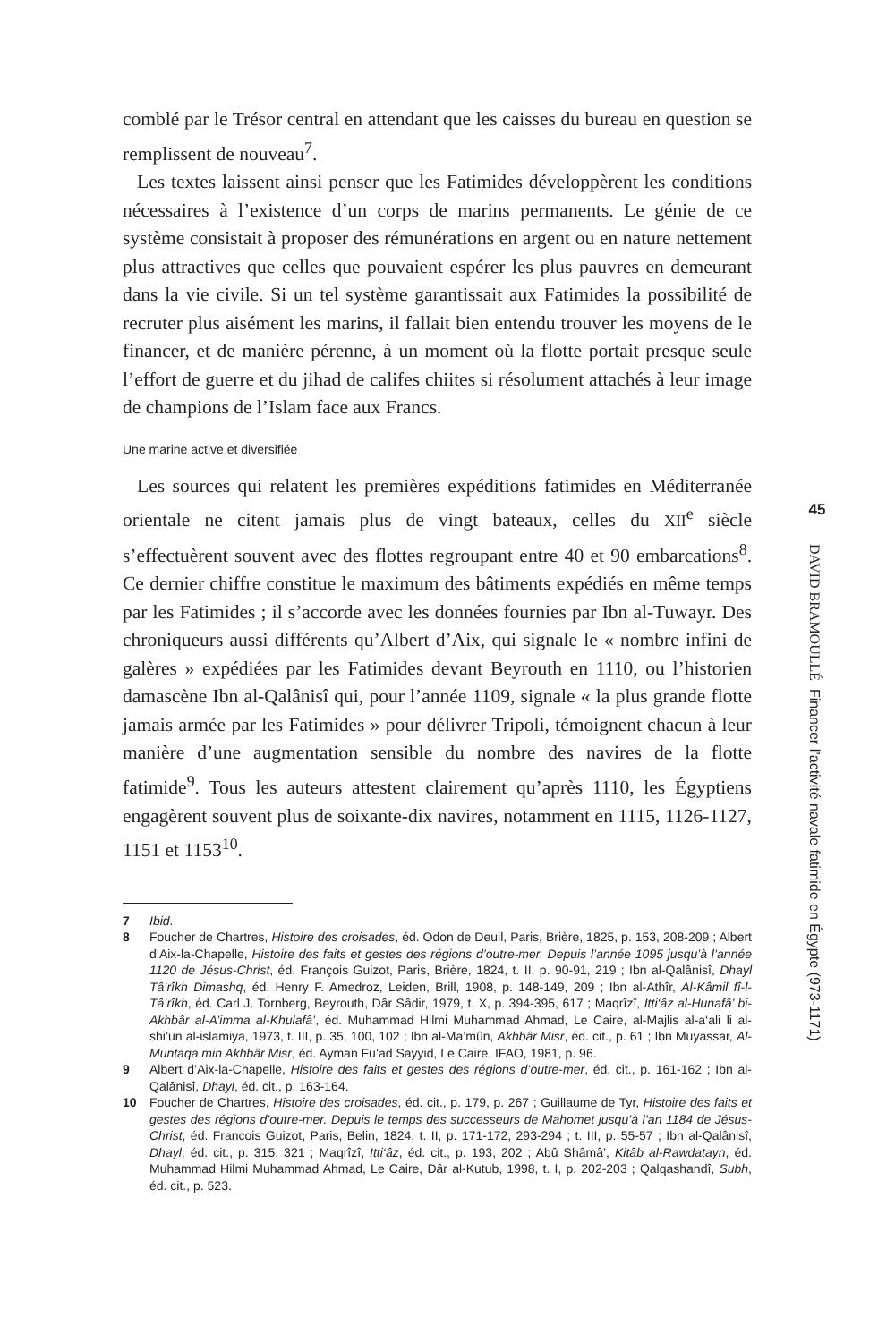comblé par le Trésor central en attendant que les caisses du bureau en question se remplissent de nouveau<sup>7</sup>.
Les textes laissent ainsi penser que les Fatimides développèrent les conditions nécessaires à l’existence d’un corps de marins permanents. Le génie de ce système consistait à proposer des rémunérations en argent ou en nature nettement plus attractives que celles que pouvaient espérer les plus pauvres en demeurant dans la vie civile. Si un tel système garantissait aux Fatimides la possibilité de recruter plus aisément les marins, il fallait bien entendu trouver les moyens de le financer, et de manière pérenne, à un moment où la flotte portait presque seule l’effort de guerre et du jihad de califes chiites si résolument attachés à leur image de champions de l’Islam face aux Francs.
Une marine active et diversifiée
Les sources qui relatent les premières expéditions fatimides en Méditerranée orientale ne citent jamais plus de vingt bateaux, celles du XII<sup>e</sup> siècle s’effectuèrent souvent avec des flottes regroupant entre 40 et 90 embarcations<sup>8</sup>. Ce dernier chiffre constitue le maximum des bâtiments expédiés en même temps par les Fatimides ; il s’accorde avec les données fournies par Ibn al-Tuwayr. Des chroniqueurs aussi différents qu’Albert d’Aix, qui signale le « nombre infini de galères » expédiées par les Fatimides devant Beyrouth en 1110, ou l’historien damascène Ibn al-Qalânisî qui, pour l’année 1109, signale « la plus grande flotte jamais armée par les Fatimides » pour délivrer Tripoli, témoignent chacun à leur manière d’une augmentation sensible du nombre des navires de la flotte fatimide<sup>9</sup>. Tous les auteurs attestent clairement qu’après 1110, les Égyptiens engagèrent souvent plus de soixante-dix navires, notamment en 1115, 1126-1127, 1151 et 1153<sup>10</sup>.
7 Ibid.
8 Foucher de Chartres, Histoire des croisades, éd. Odon de Deuil, Paris, Brière, 1825, p. 153, 208-209 ; Albert d’Aix-la-Chapelle, Histoire des faits et gestes des régions d’outre-mer. Depuis l’année 1095 jusqu’à l’année 1120 de Jésus-Christ, éd. François Guizot, Paris, Brière, 1824, t. II, p. 90-91, 219 ; Ibn al-Qalânisî, Dhayl Tâ’rîkh Dimashq, éd. Henry F. Amedroz, Leiden, Brill, 1908, p. 148-149, 209 ; Ibn al-Athîr, Al-Kâmil fî-l-Tâ’rîkh, éd. Carl J. Tornberg, Beyrouth, Dâr Sâdir, 1979, t. X, p. 394-395, 617 ; Maqrîzî, Itti‘âz al-Hunafâ’ bi-Akhbâr al-A’imma al-Khulafâ’, éd. Muhammad Hilmi Muhammad Ahmad, Le Caire, al-Majlis al-a‘ali li al-shi’un al-islamiya, 1973, t. III, p. 35, 100, 102 ; Ibn al-Ma’mûn, Akhbâr Misr, éd. cit., p. 61 ; Ibn Muyassar, Al-Muntaqa min Akhbâr Misr, éd. Ayman Fu’ad Sayyid, Le Caire, IFAO, 1981, p. 96.
9 Albert d’Aix-la-Chapelle, Histoire des faits et gestes des régions d’outre-mer, éd. cit., p. 161-162 ; Ibn al-Qalânisî, Dhayl, éd. cit., p. 163-164.
10 Foucher de Chartres, Histoire des croisades, éd. cit., p. 179, p. 267 ; Guillaume de Tyr, Histoire des faits et gestes des régions d’outre-mer. Depuis le temps des successeurs de Mahomet jusqu’à l’an 1184 de Jésus-Christ, éd. Francois Guizot, Paris, Belin, 1824, t. II, p. 171-172, 293-294 ; t. III, p. 55-57 ; Ibn al-Qalânisî, Dhayl, éd. cit., p. 315, 321 ; Maqrîzî, Itti‘âz, éd. cit., p. 193, 202 ; Abû Shâmâ’, Kitâb al-Rawdatayn, éd. Muhammad Hilmi Muhammad Ahmad, Le Caire, Dâr al-Kutub, 1998, t. I, p. 202-203 ; Qalqashandî, Subh, éd. cit., p. 523.
45
DAVID BRAMOULLÉ Financer l’activité navale fatimide en Égypte (973-1171)